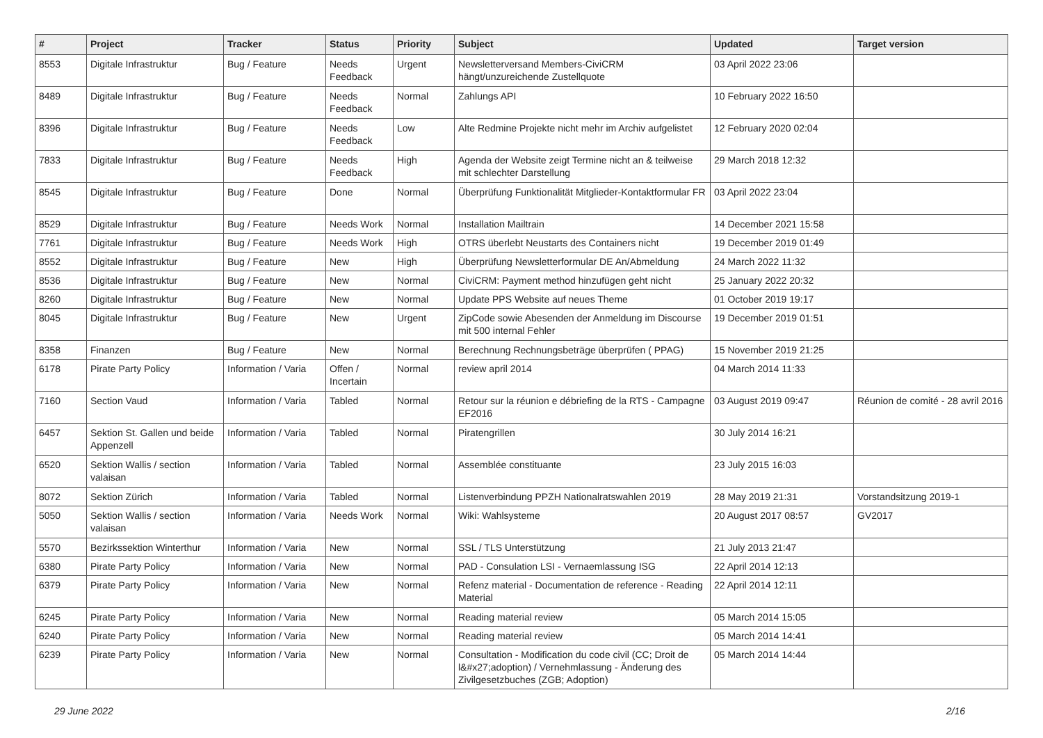| # | Project | Tracker | Status | Priority | Subject | Updated | Target version |
| --- | --- | --- | --- | --- | --- | --- | --- |
| 8553 | Digitale Infrastruktur | Bug / Feature | Needs Feedback | Urgent | Newsletterversand Members-CiviCRM hängt/unzureichende Zustellquote | 03 April 2022 23:06 | |
| 8489 | Digitale Infrastruktur | Bug / Feature | Needs Feedback | Normal | Zahlungs API | 10 February 2022 16:50 | |
| 8396 | Digitale Infrastruktur | Bug / Feature | Needs Feedback | Low | Alte Redmine Projekte nicht mehr im Archiv aufgelistet | 12 February 2020 02:04 | |
| 7833 | Digitale Infrastruktur | Bug / Feature | Needs Feedback | High | Agenda der Website zeigt Termine nicht an & teilweise mit schlechter Darstellung | 29 March 2018 12:32 | |
| 8545 | Digitale Infrastruktur | Bug / Feature | Done | Normal | Überprüfung Funktionalität Mitglieder-Kontaktformular FR | 03 April 2022 23:04 | |
| 8529 | Digitale Infrastruktur | Bug / Feature | Needs Work | Normal | Installation Mailtrain | 14 December 2021 15:58 | |
| 7761 | Digitale Infrastruktur | Bug / Feature | Needs Work | High | OTRS überlebt Neustarts des Containers nicht | 19 December 2019 01:49 | |
| 8552 | Digitale Infrastruktur | Bug / Feature | New | High | Überprüfung Newsletterformular DE An/Abmeldung | 24 March 2022 11:32 | |
| 8536 | Digitale Infrastruktur | Bug / Feature | New | Normal | CiviCRM: Payment method hinzufügen geht nicht | 25 January 2022 20:32 | |
| 8260 | Digitale Infrastruktur | Bug / Feature | New | Normal | Update PPS Website auf neues Theme | 01 October 2019 19:17 | |
| 8045 | Digitale Infrastruktur | Bug / Feature | New | Urgent | ZipCode sowie Abesenden der Anmeldung im Discourse mit 500 internal Fehler | 19 December 2019 01:51 | |
| 8358 | Finanzen | Bug / Feature | New | Normal | Berechnung Rechnungsbeträge überprüfen ( PPAG) | 15 November 2019 21:25 | |
| 6178 | Pirate Party Policy | Information / Varia | Offen / Incertain | Normal | review april 2014 | 04 March 2014 11:33 | |
| 7160 | Section Vaud | Information / Varia | Tabled | Normal | Retour sur la réunion e débriefing de la RTS - Campagne EF2016 | 03 August 2019 09:47 | Réunion de comité - 28 avril 2016 |
| 6457 | Sektion St. Gallen und beide Appenzell | Information / Varia | Tabled | Normal | Piratengrillen | 30 July 2014 16:21 | |
| 6520 | Sektion Wallis / section valaisan | Information / Varia | Tabled | Normal | Assemblée constituante | 23 July 2015 16:03 | |
| 8072 | Sektion Zürich | Information / Varia | Tabled | Normal | Listenverbindung PPZH Nationalratswahlen 2019 | 28 May 2019 21:31 | Vorstandsitzung 2019-1 |
| 5050 | Sektion Wallis / section valaisan | Information / Varia | Needs Work | Normal | Wiki: Wahlsysteme | 20 August 2017 08:57 | GV2017 |
| 5570 | Bezirkssektion Winterthur | Information / Varia | New | Normal | SSL / TLS Unterstützung | 21 July 2013 21:47 | |
| 6380 | Pirate Party Policy | Information / Varia | New | Normal | PAD - Consulation LSI - Vernaemlassung ISG | 22 April 2014 12:13 | |
| 6379 | Pirate Party Policy | Information / Varia | New | Normal | Refenz material - Documentation de reference - Reading Material | 22 April 2014 12:11 | |
| 6245 | Pirate Party Policy | Information / Varia | New | Normal | Reading material review | 05 March 2014 15:05 | |
| 6240 | Pirate Party Policy | Information / Varia | New | Normal | Reading material review | 05 March 2014 14:41 | |
| 6239 | Pirate Party Policy | Information / Varia | New | Normal | Consultation - Modification du code civil (CC; Droit de l&#x27;adoption) / Vernehmlassung - Änderung des Zivilgesetzbuches (ZGB; Adoption) | 05 March 2014 14:44 | |
29 June 2022 2/16